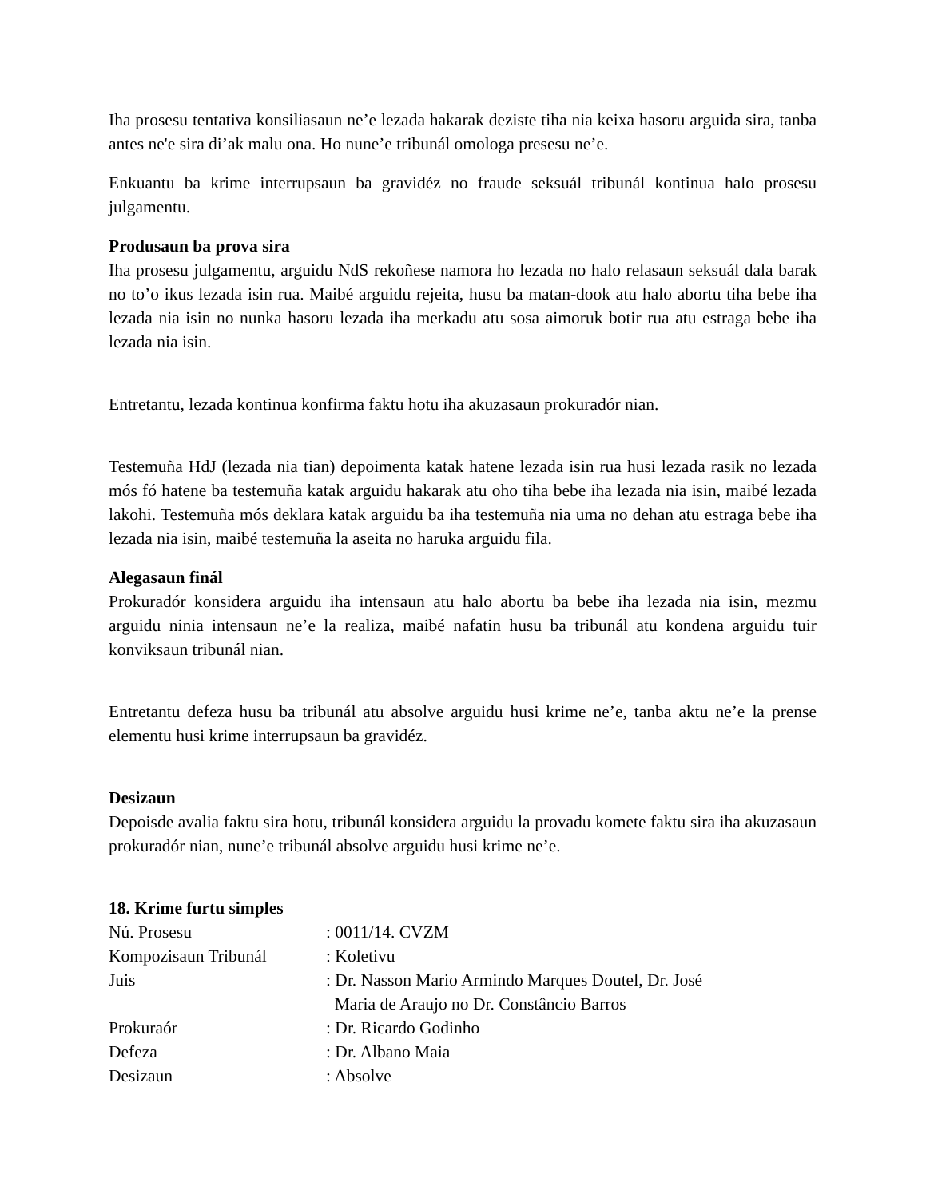Iha prosesu tentativa konsiliasaun ne’e lezada hakarak deziste tiha nia keixa hasoru arguida sira, tanba antes ne'e sira di’ak malu ona. Ho nune’e tribunál omologa presesu ne’e.
Enkuantu ba krime interrupsaun ba gravidéz no fraude seksuál tribunál kontinua halo prosesu julgamentu.
Produsaun ba prova sira
Iha prosesu julgamentu, arguidu NdS rekoñese namora ho lezada no halo relasaun seksuál dala barak no to’o ikus lezada isin rua. Maibé arguidu rejeita, husu ba matan-dook atu halo abortu tiha bebe iha lezada nia isin no nunka hasoru lezada iha merkadu atu sosa aimoruk botir rua atu estraga bebe iha lezada nia isin.
Entretantu, lezada kontinua konfirma faktu hotu iha akuzasaun prokuradór nian.
Testemuña HdJ (lezada nia tian) depoimenta katak hatene lezada isin rua husi lezada rasik no lezada mós fó hatene ba testemuña katak arguidu hakarak atu oho tiha bebe iha lezada nia isin, maibé lezada lakohi. Testemuña mós deklara katak arguidu ba iha testemuña nia uma no dehan atu estraga bebe iha lezada nia isin, maibé testemuña la aseita no haruka arguidu fila.
Alegasaun finál
Prokuradór konsidera arguidu iha intensaun atu halo abortu ba bebe iha lezada nia isin, mezmu arguidu ninia intensaun ne’e la realiza, maibé nafatin husu ba tribunál atu kondena arguidu tuir konviksaun tribunál nian.
Entretantu defeza husu ba tribunál atu absolve arguidu husi krime ne’e, tanba aktu ne’e la prense elementu husi krime interrupsaun ba gravidéz.
Desizaun
Depoisde avalia faktu sira hotu, tribunál konsidera arguidu la provadu komete faktu sira iha akuzasaun prokuradór nian, nune’e tribunál absolve arguidu husi krime ne’e.
18. Krime furtu simples
| Nú. Prosesu | : 0011/14. CVZM |
| Kompozisaun Tribunál | : Koletivu |
| Juis | : Dr. Nasson Mario Armindo Marques Doutel, Dr. José Maria de Araujo no Dr. Constâncio Barros |
| Prokuraór | : Dr. Ricardo Godinho |
| Defeza | : Dr. Albano Maia |
| Desizaun | : Absolve |